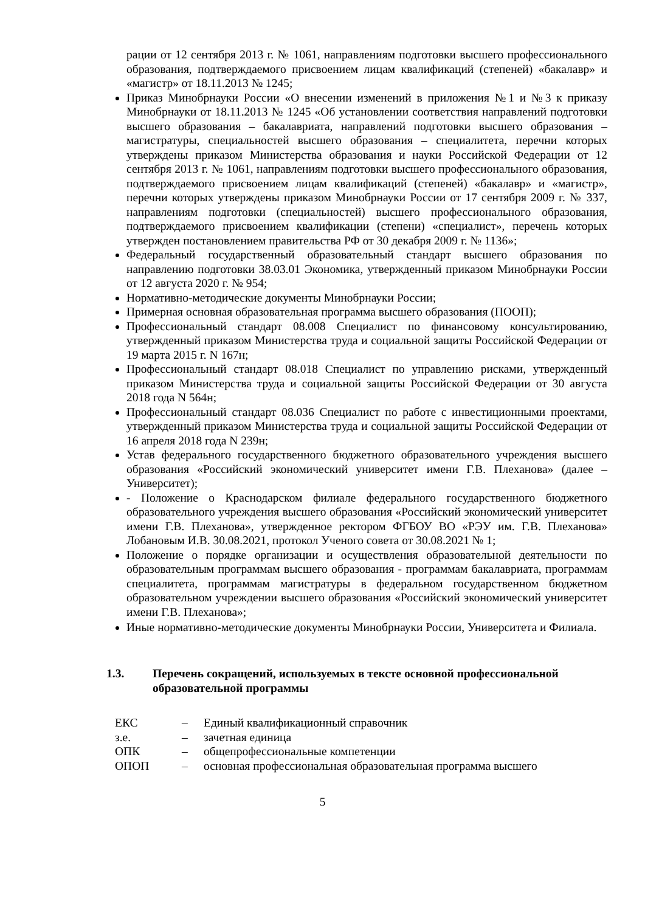рации от 12 сентября 2013 г. № 1061, направлениям подготовки высшего профессионального образования, подтверждаемого присвоением лицам квалификаций (степеней) «бакалавр» и «магистр» от 18.11.2013 № 1245;
Приказ Минобрнауки России «О внесении изменений в приложения №1 и №3 к приказу Минобрнауки от 18.11.2013 № 1245 «Об установлении соответствия направлений подготовки высшего образования – бакалавриата, направлений подготовки высшего образования – магистратуры, специальностей высшего образования – специалитета, перечни которых утверждены приказом Министерства образования и науки Российской Федерации от 12 сентября 2013 г. № 1061, направлениям подготовки высшего профессионального образования, подтверждаемого присвоением лицам квалификаций (степеней) «бакалавр» и «магистр», перечни которых утверждены приказом Минобрнауки России от 17 сентября 2009 г. № 337, направлениям подготовки (специальностей) высшего профессионального образования, подтверждаемого присвоением квалификации (степени) «специалист», перечень которых утвержден постановлением правительства РФ от 30 декабря 2009 г. № 1136»;
Федеральный государственный образовательный стандарт высшего образования по направлению подготовки 38.03.01 Экономика, утвержденный приказом Минобрнауки России от 12 августа 2020 г. № 954;
Нормативно-методические документы Минобрнауки России;
Примерная основная образовательная программа высшего образования (ПООП);
Профессиональный стандарт 08.008 Специалист по финансовому консультированию, утвержденный приказом Министерства труда и социальной защиты Российской Федерации от 19 марта 2015 г. N 167н;
Профессиональный стандарт 08.018 Специалист по управлению рисками, утвержденный приказом Министерства труда и социальной защиты Российской Федерации от 30 августа 2018 года N 564н;
Профессиональный стандарт 08.036 Специалист по работе с инвестиционными проектами, утвержденный приказом Министерства труда и социальной защиты Российской Федерации от 16 апреля 2018 года N 239н;
Устав федерального государственного бюджетного образовательного учреждения высшего образования «Российский экономический университет имени Г.В. Плеханова» (далее – Университет);
- Положение о Краснодарском филиале федерального государственного бюджетного образовательного учреждения высшего образования «Российский экономический университет имени Г.В. Плеханова», утвержденное ректором ФГБОУ ВО «РЭУ им. Г.В. Плеханова» Лобановым И.В. 30.08.2021, протокол Ученого совета от 30.08.2021 № 1;
Положение о порядке организации и осуществления образовательной деятельности по образовательным программам высшего образования - программам бакалавриата, программам специалитета, программам магистратуры в федеральном государственном бюджетном образовательном учреждении высшего образования «Российский экономический университет имени Г.В. Плеханова»;
Иные нормативно-методические документы Минобрнауки России, Университета и Филиала.
1.3. Перечень сокращений, используемых в тексте основной профессиональной образовательной программы
ЕКС – Единый квалификационный справочник
з.е. – зачетная единица
ОПК – общепрофессиональные компетенции
ОПОП – основная профессиональная образовательная программа высшего
5